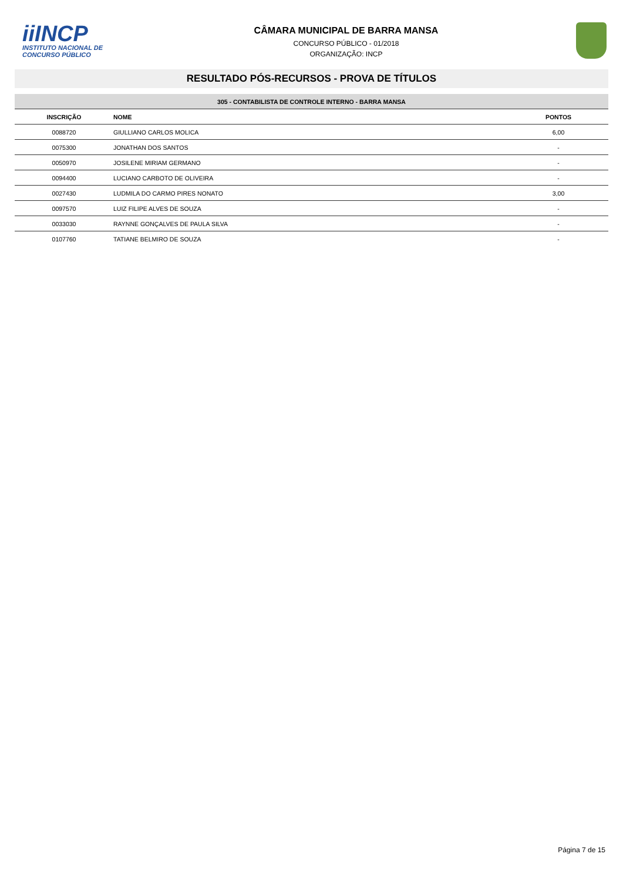iiINCP
INSTITUTO NACIONAL DE
CONCURSO PÚBLICO
CÂMARA MUNICIPAL DE BARRA MANSA
CONCURSO PÚBLICO - 01/2018
ORGANIZAÇÃO: INCP
RESULTADO PÓS-RECURSOS - PROVA DE TÍTULOS
| 305 - CONTABILISTA DE CONTROLE INTERNO - BARRA MANSA | | |
| INSCRIÇÃO | NOME | PONTOS |
| 0088720 | GIULLIANO CARLOS MOLICA | 6,00 |
| 0075300 | JONATHAN DOS SANTOS | - |
| 0050970 | JOSILENE MIRIAM GERMANO | - |
| 0094400 | LUCIANO CARBOTO DE OLIVEIRA | - |
| 0027430 | LUDMILA DO CARMO PIRES NONATO | 3,00 |
| 0097570 | LUIZ FILIPE ALVES DE SOUZA | - |
| 0033030 | RAYNNE GONÇALVES DE PAULA SILVA | - |
| 0107760 | TATIANE BELMIRO DE SOUZA | - |
Página 7 de 15